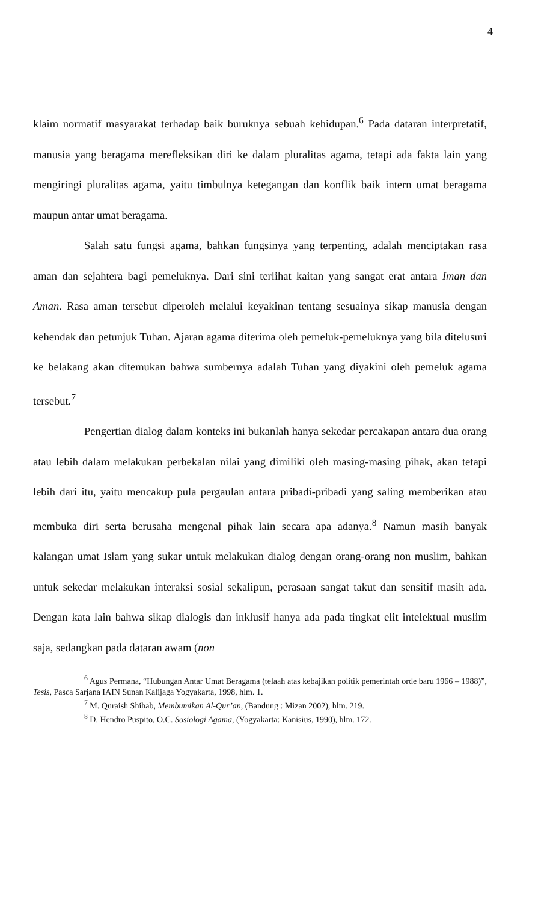4
klaim normatif masyarakat terhadap baik buruknya sebuah kehidupan.<sup>6</sup> Pada dataran interpretatif, manusia yang beragama merefleksikan diri ke dalam pluralitas agama, tetapi ada fakta lain yang mengiringi pluralitas agama, yaitu timbulnya ketegangan dan konflik baik intern umat beragama maupun antar umat beragama.
Salah satu fungsi agama, bahkan fungsinya yang terpenting, adalah menciptakan rasa aman dan sejahtera bagi pemeluknya. Dari sini terlihat kaitan yang sangat erat antara Iman dan Aman. Rasa aman tersebut diperoleh melalui keyakinan tentang sesuainya sikap manusia dengan kehendak dan petunjuk Tuhan. Ajaran agama diterima oleh pemeluk-pemeluknya yang bila ditelusuri ke belakang akan ditemukan bahwa sumbernya adalah Tuhan yang diyakini oleh pemeluk agama tersebut.<sup>7</sup>
Pengertian dialog dalam konteks ini bukanlah hanya sekedar percakapan antara dua orang atau lebih dalam melakukan perbekalan nilai yang dimiliki oleh masing-masing pihak, akan tetapi lebih dari itu, yaitu mencakup pula pergaulan antara pribadi-pribadi yang saling memberikan atau membuka diri serta berusaha mengenal pihak lain secara apa adanya.<sup>8</sup> Namun masih banyak kalangan umat Islam yang sukar untuk melakukan dialog dengan orang-orang non muslim, bahkan untuk sekedar melakukan interaksi sosial sekalipun, perasaan sangat takut dan sensitif masih ada. Dengan kata lain bahwa sikap dialogis dan inklusif hanya ada pada tingkat elit intelektual muslim saja, sedangkan pada dataran awam (non
<sup>6</sup> Agus Permana, “Hubungan Antar Umat Beragama (telaah atas kebajikan politik pemerintah orde baru 1966 – 1988)”, Tesis, Pasca Sarjana IAIN Sunan Kalijaga Yogyakarta, 1998, hlm. 1.
<sup>7</sup> M. Quraish Shihab, Membumikan Al-Qur’an, (Bandung : Mizan 2002), hlm. 219.
<sup>8</sup> D. Hendro Puspito, O.C. Sosiologi Agama, (Yogyakarta: Kanisius, 1990), hlm. 172.